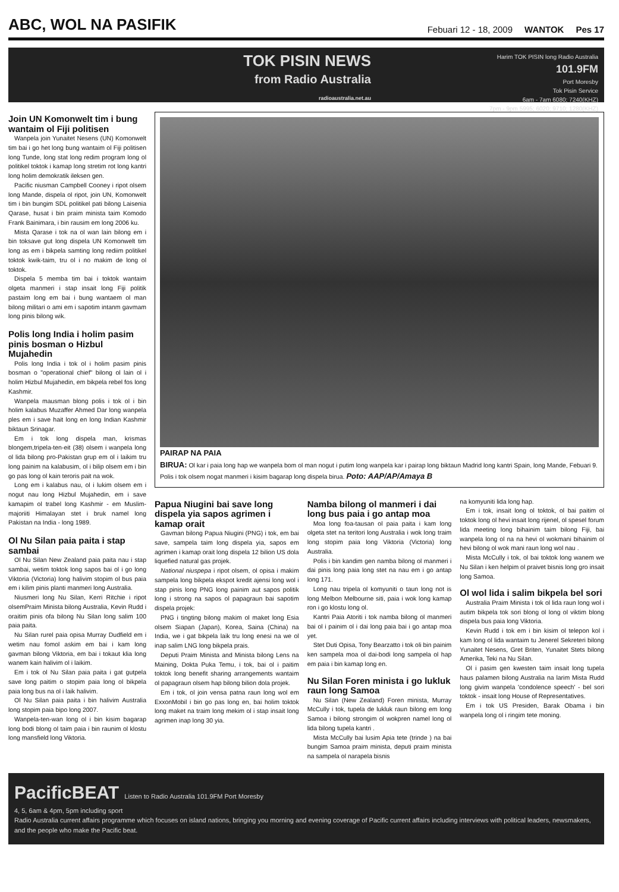ABC, WOL NA PASIFIK
Febuari 12 - 18, 2009 WANTOK Pes 17
TOK PISIN NEWS
from Radio Australia
radioaustralia.net.au
Harim TOK PISIN long Radio Australia
101.9FM
Port Moresby
Tok Pisin Service
6am - 7am 6080; 7240(KHZ)
7pm - 9pm 5995; 6020; 9710; 1280(KHZ)
Join UN Komonwelt tim i bung wantaim ol Fiji politisen
Wanpela join Yunaitet Nesens (UN) Komonwelt tim bai i go het long bung wantaim ol Fiji politisen long Tunde, long stat long redim program long ol politikel toktok i kamap long stretim rot long kantri long holim demokratik ileksen gen.
Pacific niusman Campbell Cooney i ripot olsem long Mande, dispela ol ripot, join UN, Komonwelt tim i bin bungim SDL politikel pati bilong Laisenia Qarase, husat i bin praim minista taim Komodo Frank Bainimara, i bin rausim em long 2006 ku.
Mista Qarase i tok na ol wan lain bilong em i bin toksave gut long dispela UN Komonwelt tim long as em i bikpela samting long rediim politikel toktok kwik-taim, tru ol i no makim de long ol toktok.
Dispela 5 memba tim bai i toktok wantaim olgeta manmeri i stap insait long Fiji politik pastaim long em bai i bung wantaem ol man bilong militari o ami em i sapotim intanm gavmam long pinis bilong wik.
Polis long India i holim pasim pinis bosman o Hizbul Mujahedin
Polis long India i tok ol i holim pasim pinis bosman o "operational chief" bilong ol lain ol i holim Hizbul Mujahedin, em bikpela rebel fos long Kashmir.
Wanpela mausman blong polis i tok ol i bin holim kalabus Muzaffer Ahmed Dar long wanpela ples em i save hait long en long Indian Kashmir biktaun Srinagar.
Em i tok long dispela man, krismas blongem,tripela-ten-eit (38) olsem i wanpela long ol lida bilong pro-Pakistan grup em ol i laikim tru long painim na kalabusim, ol i bilip olsem em i bin go pas long ol kain teroris pait na wok.
Long em i kalabus nau, ol i lukim olsem em i nogut nau long Hizbul Mujahedin, em i save kamapim ol trabel long Kashmir - em Muslim-majoriiti Himalayan stet i bruk namel long Pakistan na India - long 1989.
Ol Nu Silan paia paita i stap sambai
Ol Nu Silan New Zealand paia paita nau i stap sambai, wetim toktok long sapos bai ol i go long Viktoria (Victoria) long halivim stopim ol bus paia em i kilim pinis planti manmeri long Australia.
Niusmeri long Nu Silan, Kerri Ritchie i ripot olsemPraim Minista bilong Australia, Kevin Rudd i oraitim pinis ofa bilong Nu Silan long salim 100 paia paita.
Nu Silan rurel paia opisa Murray Dudfield em i wetim nau fomol askim em bai i kam long gavman bilong Viktoria, em bai i tokaut klia long wanem kain halivim ol i laikim.
Em i tok ol Nu Silan paia paita i gat gutpela save long paitim o stopim paia long ol bikpela paia long bus na ol i laik halivim.
Ol Nu Silan paia paita i bin halivim Australia long stopim paia bipo long 2007.
Wanpela-ten-wan long ol i bin kisim bagarap long bodi blong ol taim paia i bin raunim ol klostu long mansfield long Viktoria.
PAIRAP NA PAIA
BIRUA: Ol kar i paia long hap we wanpela bom ol man nogut i putim long wanpela kar i pairap long biktaun Madrid long kantri Spain, long Mande, Febuari 9. Polis i tok olsem nogat manmeri i kisim bagarap long dispela birua. Poto: AAP/AP/Amaya B
Papua Niugini bai save long dispela yia sapos agrimen i kamap orait
Gavman bilong Papua Niugini (PNG) i tok, em bai save, sampela taim long dispela yia, sapos em agrimen i kamap orait long dispela 12 bilion US dola liquefied natural gas projek.
National niuspepa i ripot olsem, ol opisa i makim sampela long bikpela ekspot kredit ajensi long wol i stap pinis long PNG long painim aut sapos politik long i strong na sapos ol papagraun bai sapotim dispela projek:
PNG i tingting bilong makim ol maket long Esia olsem Siapan (Japan), Korea, Saina (China) na India, we i gat bikpela laik tru long enesi na we ol inap salim LNG long bikpela prais.
Deputi Praim Minista and Minista bilong Lens na Maining, Dokta Puka Temu, i tok, bai ol i paitim toktok long benefit sharing arrangements wantaim ol papagraun olsem hap bilong bilion dola projek.
Em i tok, ol join vensa patna raun long wol em ExxonMobil i bin go pas long en, bai holim toktok long maket na traim long mekim ol i stap insait long agrimen inap long 30 yia.
Namba bilong ol manmeri i dai long bus paia i go antap moa
Moa long foa-tausan ol paia paita i kam long olgeta stet na teritori long Australia i wok long traim long stopim paia long Viktoria (Victoria) long Australia.
Polis i bin kandim gen namba bilong ol manmeri i dai pinis long paia long stet na nau em i go antap long 171.
Long nau tripela ol komyuniti o taun long not is long Melbon Melbourne siti, paia i wok long kamap ron i go klostu long ol.
Kantri Paia Atoriti i tok namba bilong ol manmeri bai ol i painim ol i dai long paia bai i go antap moa yet.
Stet Duti Opisa, Tony Bearzatto i tok oli bin painim ken sampela moa ol dai-bodi long sampela ol hap em paia i bin kamap long en.
Nu Silan Foren minista i go lukluk raun long Samoa
Nu Silan (New Zealand) Foren minista, Murray McCully i tok, tupela de lukluk raun bilong em long Samoa i bilong strongim ol wokpren namel long ol lida bilong tupela kantri .
Mista McCully bai lusim Apia tete (trinde ) na bai bungim Samoa praim minista, deputi praim minista na sampela ol narapela bisnis
na komyuniti lida long hap.
Em i tok, insait long ol toktok, ol bai paitim ol toktok long ol hevi insait long rijenel, ol spesel forum lida meeting long bihainim taim bilong Fiji, bai wanpela long ol na na hevi ol wokmani bihainim ol hevi bilong ol wok mani raun long wol nau .
Mista McCully i tok, ol bai toktok long wanem we Nu Silan i ken helpim ol praivet bisnis long gro insait long Samoa.
Ol wol lida i salim bikpela bel sori
Australia Praim Minista i tok ol lida raun long wol i autim bikpela tok sori blong ol long ol viktim blong dispela bus paia long Viktoria.
Kevin Rudd i tok em i bin kisim ol telepon kol i kam long ol lida wantaim tu Jenerel Sekreteri bilong Yunaitet Nesens, Gret Briten, Yunaitet Stets bilong Amerika, Teki na Nu Silan.
Ol i pasim gen kwesten taim insait long tupela haus palamen bilong Australia na larim Mista Rudd long givim wanpela 'condolence speech' - bel sori toktok - insait long House of Representatives.
Em i tok US Presiden, Barak Obama i bin wanpela long ol i ringim tete moning.
PacificBEAT Listen to Radio Australia 101.9FM Port Moresby
4, 5, 6am & 4pm, 5pm including sport
Radio Australia current affairs programme which focuses on island nations, bringing you morning and evening coverage of Pacific current affairs including interviews with political leaders, newsmakers, and the people who make the Pacific beat.